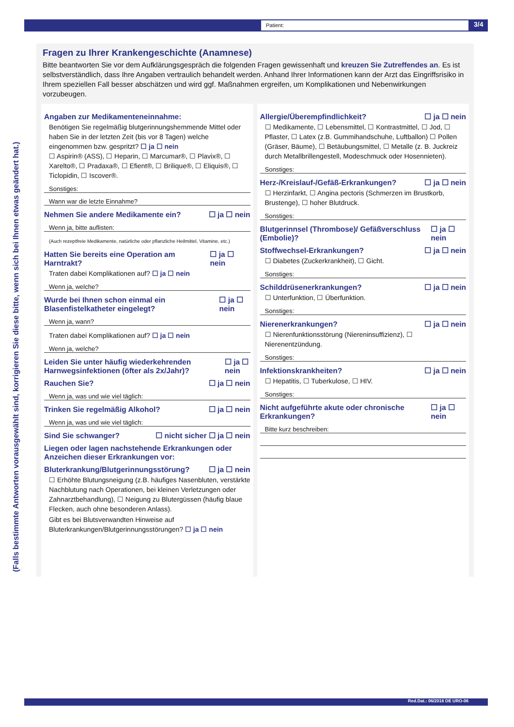Patient: 3/4
(Falls bestimmte Antworten vorausgewählt sind, korrigieren Sie diese bitte, wenn sich bei Ihnen etwas geändert hat.)
Fragen zu Ihrer Krankengeschichte (Anamnese)
Bitte beantworten Sie vor dem Aufklärungsgespräch die folgenden Fragen gewissenhaft und kreuzen Sie Zutreffendes an. Es ist selbstverständlich, dass Ihre Angaben vertraulich behandelt werden. Anhand Ihrer Informationen kann der Arzt das Eingriffsrisiko in Ihrem speziellen Fall besser abschätzen und wird ggf. Maßnahmen ergreifen, um Komplikationen und Nebenwirkungen vorzubeugen.
Angaben zur Medikamenteneinnahme:
Benötigen Sie regelmäßig blutgerinnungshemmende Mittel oder haben Sie in der letzten Zeit (bis vor 8 Tagen) welche eingenommen bzw. gespritzt? ☐ ja ☐ nein
☐ Aspirin® (ASS), ☐ Heparin, ☐ Marcumar®, ☐ Plavix®, ☐ Xarelto®, ☐ Pradaxa®, ☐ Efient®, ☐ Brilique®, ☐ Eliquis®, ☐ Ticlopidin, ☐ Iscover®.
Sonstiges:
Wann war die letzte Einnahme?
Nehmen Sie andere Medikamente ein? ☐ ja ☐ nein
Wenn ja, bitte auflisten:
(Auch rezeptfreie Medikamente, natürliche oder pflanzliche Heilmittel, Vitamine, etc.)
Hatten Sie bereits eine Operation am Harntrakt? ☐ ja ☐ nein
Traten dabei Komplikationen auf? ☐ ja ☐ nein
Wenn ja, welche?
Wurde bei Ihnen schon einmal ein Blasenfistelkatheter eingelegt? ☐ ja ☐ nein
Wenn ja, wann?
Traten dabei Komplikationen auf? ☐ ja ☐ nein
Wenn ja, welche?
Leiden Sie unter häufig wiederkehrenden Harnwegsinfektionen (öfter als 2x/Jahr)? ☐ ja ☐ nein
Rauchen Sie? ☐ ja ☐ nein
Wenn ja, was und wie viel täglich:
Trinken Sie regelmäßig Alkohol? ☐ ja ☐ nein
Wenn ja, was und wie viel täglich:
Sind Sie schwanger? ☐ nicht sicher ☐ ja ☐ nein
Liegen oder lagen nachstehende Erkrankungen oder Anzeichen dieser Erkrankungen vor:
Bluterkrankung/Blutgerinnungsstörung? ☐ ja ☐ nein
☐ Erhöhte Blutungsneigung (z.B. häufiges Nasenbluten, verstärkte Nachblutung nach Operationen, bei kleinen Verletzungen oder Zahnarztbehandlung), ☐ Neigung zu Blutergüssen (häufig blaue Flecken, auch ohne besonderen Anlass).
Gibt es bei Blutsverwandten Hinweise auf Bluterkrankungen/Blutgerinnungsstörungen? ☐ ja ☐ nein
Allergie/Überempfindlichkeit? ☐ ja ☐ nein
☐ Medikamente, ☐ Lebensmittel, ☐ Kontrastmittel, ☐ Jod, ☐ Pflaster, ☐ Latex (z.B. Gummihandschuhe, Luftballon) ☐ Pollen (Gräser, Bäume), ☐ Betäubungsmittel, ☐ Metalle (z. B. Juckreiz durch Metallbrillengestell, Modeschmuck oder Hosennieten).
Sonstiges:
Herz-/Kreislauf-/Gefäß-Erkrankungen? ☐ ja ☐ nein
☐ Herzinfarkt, ☐ Angina pectoris (Schmerzen im Brustkorb, Brustenge), ☐ hoher Blutdruck.
Sonstiges:
Blutgerinnsel (Thrombose)/ Gefäßverschluss (Embolie)? ☐ ja ☐ nein
Stoffwechsel-Erkrankungen? ☐ ja ☐ nein
☐ Diabetes (Zuckerkrankheit), ☐ Gicht.
Sonstiges:
Schilddrüsenerkrankungen? ☐ ja ☐ nein
☐ Unterfunktion, ☐ Überfunktion.
Sonstiges:
Nierenerkrankungen? ☐ ja ☐ nein
☐ Nierenfunktionsstörung (Niereninsuffizienz), ☐ Nierenentzündung.
Sonstiges:
Infektionskrankheiten? ☐ ja ☐ nein
☐ Hepatitis, ☐ Tuberkulose, ☐ HIV.
Sonstiges:
Nicht aufgeführte akute oder chronische Erkrankungen? ☐ ja ☐ nein
Bitte kurz beschreiben:
Red.Dat.: 06/2016 DE URO-06